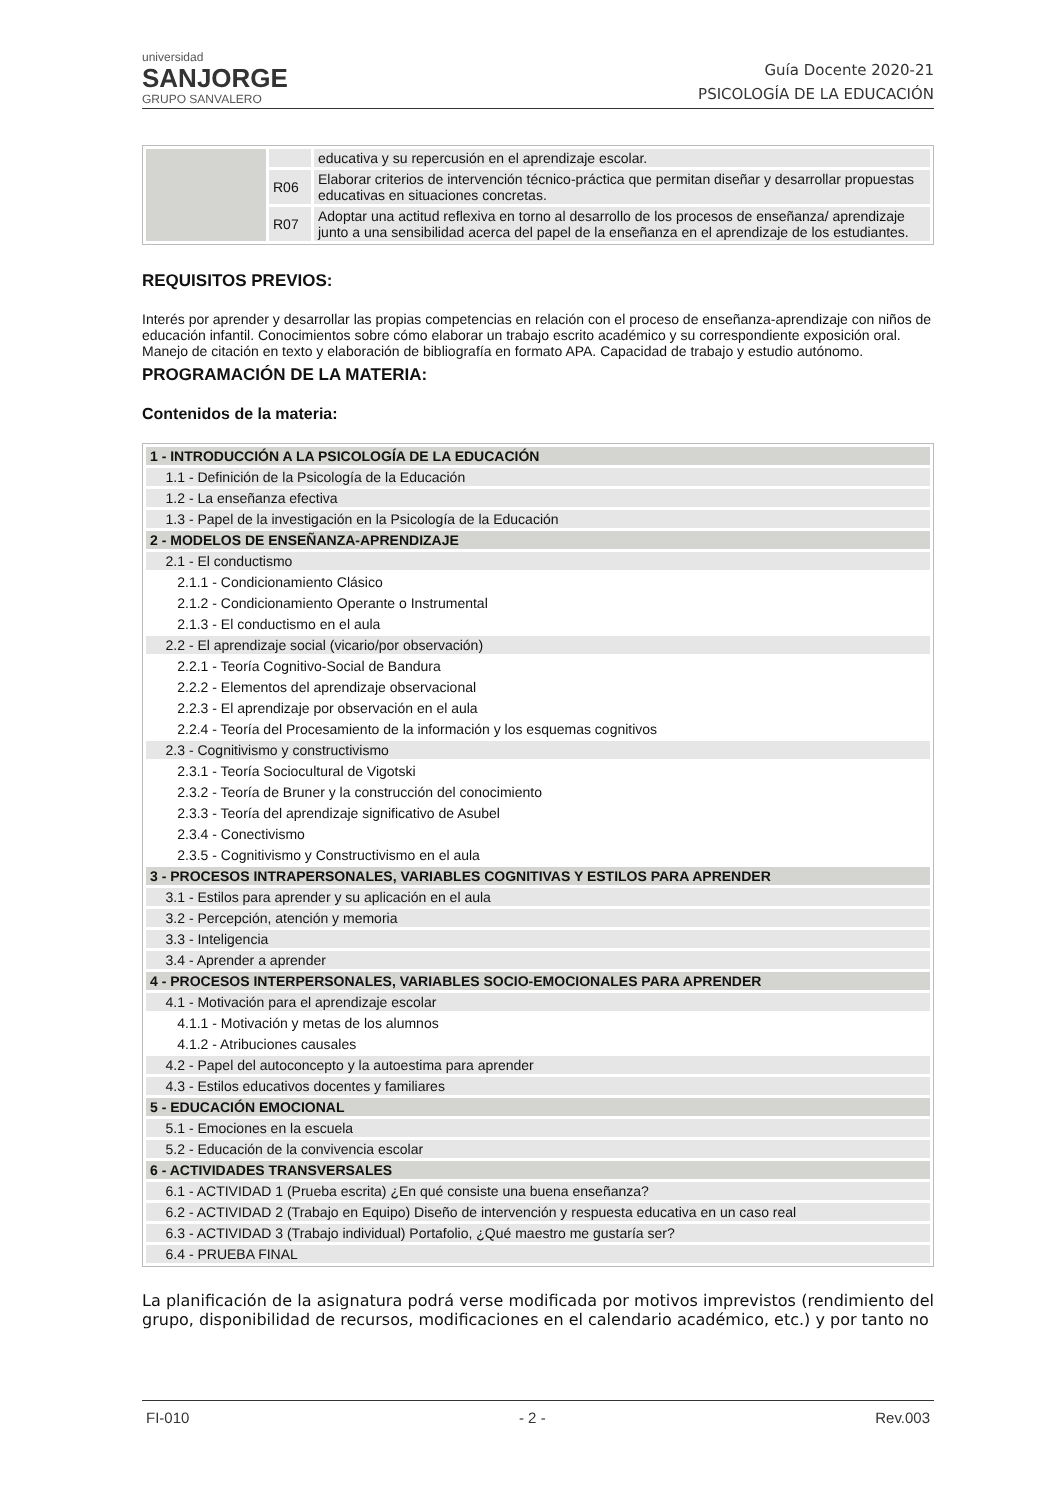universidad
SANJORGE
GRUPO SANVALERO
Guía Docente 2020-21
PSICOLOGÍA DE LA EDUCACIÓN
| | | educativa y su repercusión en el aprendizaje escolar. |
| | R06 | Elaborar criterios de intervención técnico-práctica que permitan diseñar y desarrollar propuestas educativas en situaciones concretas. |
| | R07 | Adoptar una actitud reflexiva en torno al desarrollo de los procesos de enseñanza/ aprendizaje junto a una sensibilidad acerca del papel de la enseñanza en el aprendizaje de los estudiantes. |
REQUISITOS PREVIOS:
Interés por aprender y desarrollar las propias competencias en relación con el proceso de enseñanza-aprendizaje con niños de educación infantil. Conocimientos sobre cómo elaborar un trabajo escrito académico y su correspondiente exposición oral. Manejo de citación en texto y elaboración de bibliografía en formato APA. Capacidad de trabajo y estudio autónomo.
PROGRAMACIÓN DE LA MATERIA:
Contenidos de la materia:
| 1 - INTRODUCCIÓN A LA PSICOLOGÍA DE LA EDUCACIÓN |
| 1.1 - Definición de la Psicología de la Educación |
| 1.2 - La enseñanza efectiva |
| 1.3 - Papel de la investigación en la Psicología de la Educación |
| 2 - MODELOS DE ENSEÑANZA-APRENDIZAJE |
| 2.1 - El conductismo |
| 2.1.1 - Condicionamiento Clásico |
| 2.1.2 - Condicionamiento Operante o Instrumental |
| 2.1.3 - El conductismo en el aula |
| 2.2 - El aprendizaje social (vicario/por observación) |
| 2.2.1 - Teoría Cognitivo-Social de Bandura |
| 2.2.2 - Elementos del aprendizaje observacional |
| 2.2.3 - El aprendizaje por observación en el aula |
| 2.2.4 - Teoría del Procesamiento de la información y los esquemas cognitivos |
| 2.3 - Cognitivismo y constructivismo |
| 2.3.1 - Teoría Sociocultural de Vigotski |
| 2.3.2 - Teoría de Bruner y la construcción del conocimiento |
| 2.3.3 - Teoría del aprendizaje significativo de Asubel |
| 2.3.4 - Conectivismo |
| 2.3.5 - Cognitivismo y Constructivismo en el aula |
| 3 - PROCESOS INTRAPERSONALES, VARIABLES COGNITIVAS Y ESTILOS PARA APRENDER |
| 3.1 - Estilos para aprender y su aplicación en el aula |
| 3.2 - Percepción, atención y memoria |
| 3.3 - Inteligencia |
| 3.4 - Aprender a aprender |
| 4 - PROCESOS INTERPERSONALES, VARIABLES SOCIO-EMOCIONALES PARA APRENDER |
| 4.1 - Motivación para el aprendizaje escolar |
| 4.1.1 - Motivación y metas de los alumnos |
| 4.1.2 - Atribuciones causales |
| 4.2 - Papel del autoconcepto y la autoestima para aprender |
| 4.3 - Estilos educativos docentes y familiares |
| 5 - EDUCACIÓN EMOCIONAL |
| 5.1 - Emociones en la escuela |
| 5.2 - Educación de la convivencia escolar |
| 6 - ACTIVIDADES TRANSVERSALES |
| 6.1 - ACTIVIDAD 1 (Prueba escrita) ¿En qué consiste una buena enseñanza? |
| 6.2 - ACTIVIDAD 2 (Trabajo en Equipo) Diseño de intervención y respuesta educativa en un caso real |
| 6.3 - ACTIVIDAD 3 (Trabajo individual) Portafolio, ¿Qué maestro me gustaría ser? |
| 6.4 - PRUEBA FINAL |
La planificación de la asignatura podrá verse modificada por motivos imprevistos (rendimiento del grupo, disponibilidad de recursos, modificaciones en el calendario académico, etc.) y por tanto no
FI-010 - 2 - Rev.003